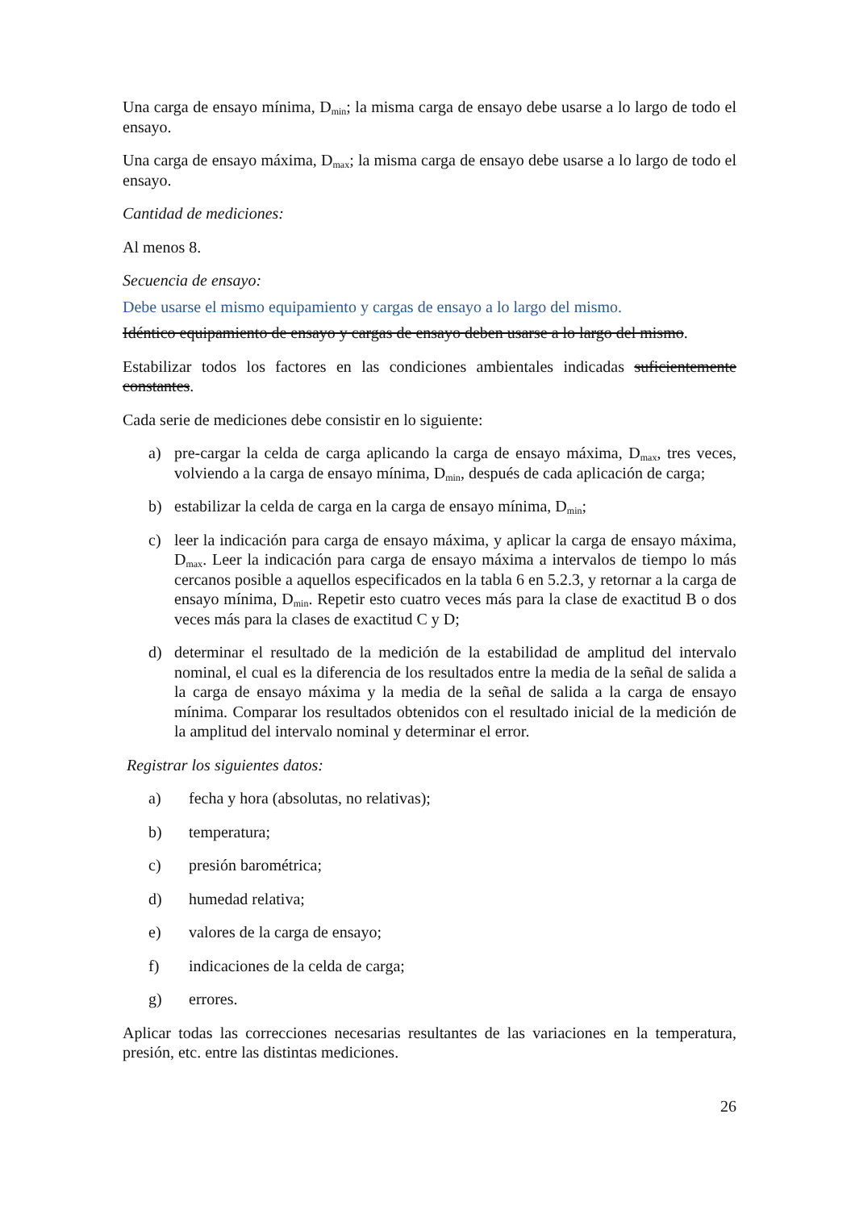Una carga de ensayo mínima, D<sub>min</sub>; la misma carga de ensayo debe usarse a lo largo de todo el ensayo.
Una carga de ensayo máxima, D<sub>max</sub>; la misma carga de ensayo debe usarse a lo largo de todo el ensayo.
Cantidad de mediciones:
Al menos 8.
Secuencia de ensayo:
Debe usarse el mismo equipamiento y cargas de ensayo a lo largo del mismo.
Idéntico equipamiento de ensayo y cargas de ensayo deben usarse a lo largo del mismo.
Estabilizar todos los factores en las condiciones ambientales indicadas suficientemente constantes.
Cada serie de mediciones debe consistir en lo siguiente:
a) pre-cargar la celda de carga aplicando la carga de ensayo máxima, D<sub>max</sub>, tres veces, volviendo a la carga de ensayo mínima, D<sub>min</sub>, después de cada aplicación de carga;
b) estabilizar la celda de carga en la carga de ensayo mínima, D<sub>min</sub>;
c) leer la indicación para carga de ensayo máxima, y aplicar la carga de ensayo máxima, D<sub>max</sub>. Leer la indicación para carga de ensayo máxima a intervalos de tiempo lo más cercanos posible a aquellos especificados en la tabla 6 en 5.2.3, y retornar a la carga de ensayo mínima, D<sub>min</sub>. Repetir esto cuatro veces más para la clase de exactitud B o dos veces más para la clases de exactitud C y D;
d) determinar el resultado de la medición de la estabilidad de amplitud del intervalo nominal, el cual es la diferencia de los resultados entre la media de la señal de salida a la carga de ensayo máxima y la media de la señal de salida a la carga de ensayo mínima. Comparar los resultados obtenidos con el resultado inicial de la medición de la amplitud del intervalo nominal y determinar el error.
Registrar los siguientes datos:
a) fecha y hora (absolutas, no relativas);
b) temperatura;
c) presión barométrica;
d) humedad relativa;
e) valores de la carga de ensayo;
f) indicaciones de la celda de carga;
g) errores.
Aplicar todas las correcciones necesarias resultantes de las variaciones en la temperatura, presión, etc. entre las distintas mediciones.
26